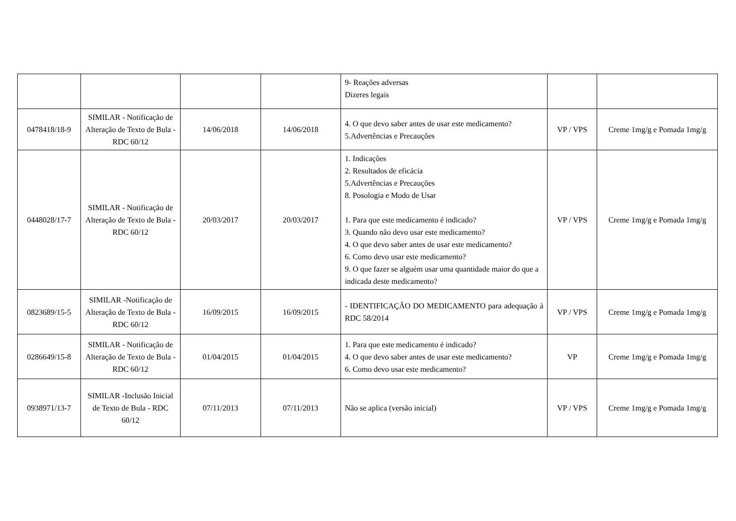| | | | | 9- Reações adversas Dizeres legais | | |
| 0478418/18-9 | SIMILAR - Notificação de Alteração de Texto de Bula - RDC 60/12 | 14/06/2018 | 14/06/2018 | 4. O que devo saber antes de usar este medicamento? 5.Advertências e Precauções | VP / VPS | Creme 1mg/g e Pomada 1mg/g |
| 0448028/17-7 | SIMILAR - Notificação de Alteração de Texto de Bula - RDC 60/12 | 20/03/2017 | 20/03/2017 | 1. Indicações 2. Resultados de eficácia 5.Advertências e Precauções 8. Posologia e Modo de Usar 1. Para que este medicamento é indicado? 3. Quando não devo usar este medicamento? 4. O que devo saber antes de usar este medicamento? 6. Como devo usar este medicamento? 9. O que fazer se alguém usar uma quantidade maior do que a indicada deste medicamento? | VP / VPS | Creme 1mg/g e Pomada 1mg/g |
| 0823689/15-5 | SIMILAR -Notificação de Alteração de Texto de Bula - RDC 60/12 | 16/09/2015 | 16/09/2015 | - IDENTIFICAÇÃO DO MEDICAMENTO para adequação à RDC 58/2014 | VP / VPS | Creme 1mg/g e Pomada 1mg/g |
| 0286649/15-8 | SIMILAR - Notificação de Alteração de Texto de Bula - RDC 60/12 | 01/04/2015 | 01/04/2015 | 1. Para que este medicamento é indicado? 4. O que devo saber antes de usar este medicamento? 6. Como devo usar este medicamento? | VP | Creme 1mg/g e Pomada 1mg/g |
| 0938971/13-7 | SIMILAR -Inclusão Inicial de Texto de Bula - RDC 60/12 | 07/11/2013 | 07/11/2013 | Não se aplica (versão inicial) | VP / VPS | Creme 1mg/g e Pomada 1mg/g |